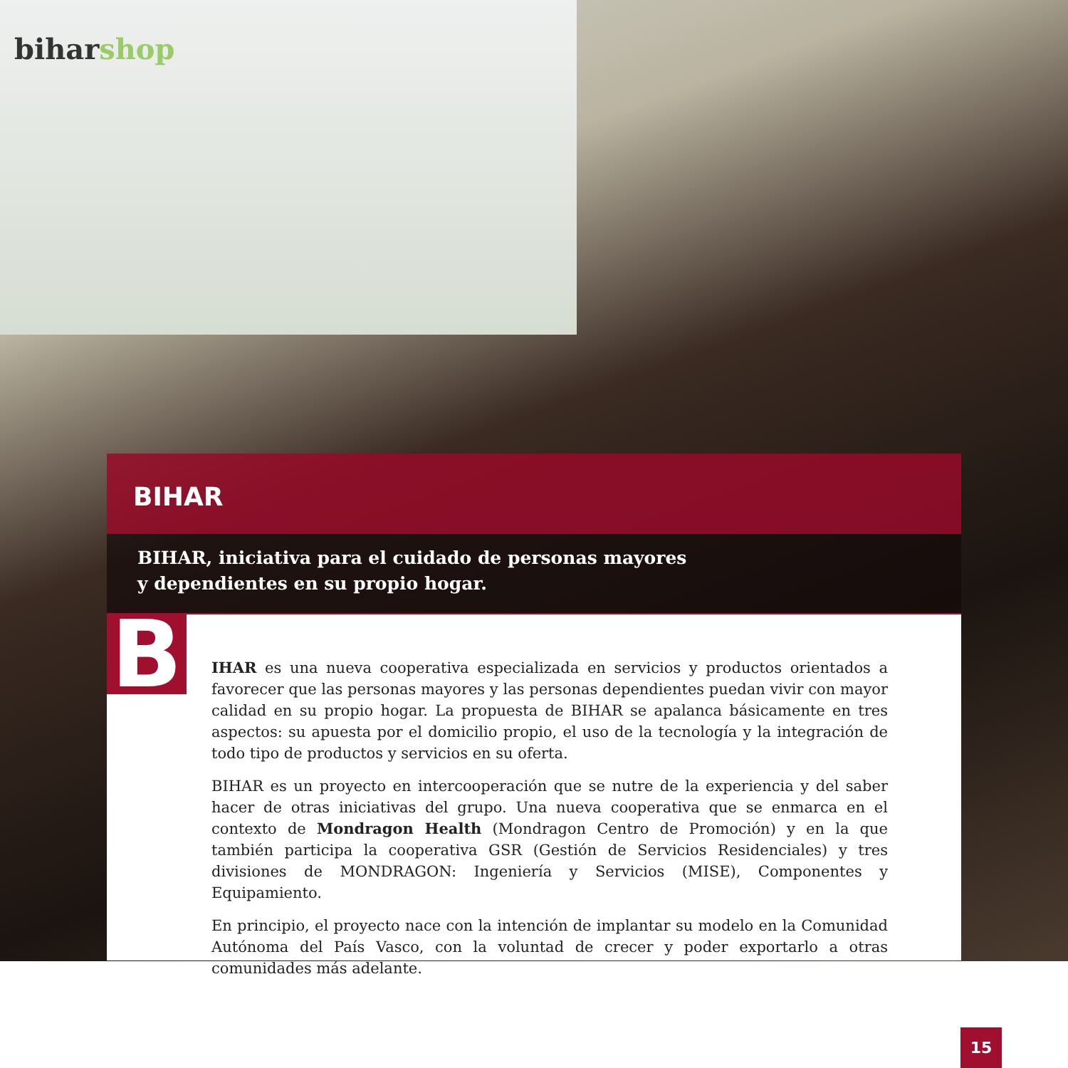biharshop
BIHAR
BIHAR, iniciativa para el cuidado de personas mayores
y dependientes en su propio hogar.
B
IHAR es una nueva cooperativa especializada en servicios y productos orientados a favorecer que las personas mayores y las personas dependientes puedan vivir con mayor calidad en su propio hogar. La propuesta de BIHAR se apalanca básicamente en tres aspectos: su apuesta por el domicilio propio, el uso de la tecnología y la integración de todo tipo de productos y servicios en su oferta.
BIHAR es un proyecto en intercooperación que se nutre de la experiencia y del saber hacer de otras iniciativas del grupo. Una nueva cooperativa que se enmarca en el contexto de Mondragon Health (Mondragon Centro de Promoción) y en la que también participa la cooperativa GSR (Gestión de Servicios Residenciales) y tres divisiones de MONDRAGON: Ingeniería y Servicios (MISE), Componentes y Equipamiento.
En principio, el proyecto nace con la intención de implantar su modelo en la Comunidad Autónoma del País Vasco, con la voluntad de crecer y poder exportarlo a otras comunidades más adelante.
15